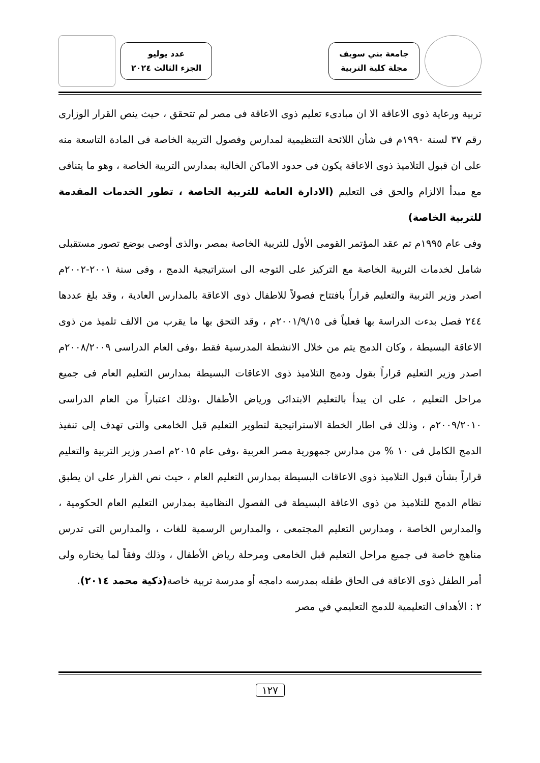جامعة بني سويف
مجلة كلية التربية
عدد يوليو
الجزء الثالث ٢٠٢٤
تربية ورعاية ذوى الاعاقة الا ان مبادىء تعليم ذوى الاعاقة فى مصر لم تتحقق ، حيث ينص القرار الوزارى رقم ٣٧ لسنة ١٩٩٠م فى شأن اللائحة التنظيمية لمدارس وفصول التربية الخاصة فى المادة التاسعة منه على ان قبول التلاميذ ذوى الاعاقة يكون فى حدود الاماكن الخالية بمدارس التربية الخاصة ، وهو ما يتنافى مع مبدأ الالزام والحق فى التعليم (الادارة العامة للتربية الخاصة ، تطور الخدمات المقدمة للتربية الخاصة)
وفى عام ١٩٩٥م تم عقد المؤتمر القومى الأول للتربية الخاصة بمصر ،والذى أوصى بوضع تصور مستقبلى شامل لخدمات التربية الخاصة مع التركيز على التوجه الى استراتيجية الدمج ، وفى سنة ٢٠٠١-٢٠٠٢م اصدر وزير التربية والتعليم قراراً بافتتاح فصولاً للاطفال ذوى الاعاقة بالمدارس العادية ، وقد بلغ عددها ٢٤٤ فصل بدءت الدراسة بها فعلياً فى ٢٠٠١/٩/١٥م ، وقد التحق بها ما يقرب من الالف تلميذ من ذوى الاعاقة البسيطة ، وكان الدمج يتم من خلال الانشطة المدرسية فقط ،وفى العام الدراسى ٢٠٠٨/٢٠٠٩م اصدر وزير التعليم قراراً بقول ودمج التلاميذ ذوى الاعاقات البسيطة بمدارس التعليم العام فى جميع مراحل التعليم ، على ان يبدأ بالتعليم الابتدائى ورياض الأطفال ،وذلك اعتباراً من العام الدراسى ٢٠٠٩/٢٠١٠م ، وذلك فى اطار الخطة الاستراتيجية لتطوير التعليم قبل الخامعى والتى تهدف إلى تنفيذ الدمج الكامل فى ١٠ % من مدارس جمهورية مصر العربية ،وفى عام ٢٠١٥م اصدر وزير التربية والتعليم قراراً بشأن قبول التلاميذ ذوى الاعاقات البسيطة بمدارس التعليم العام ، حيث نص القرار على ان يطبق نظام الدمج للتلاميذ من ذوى الاعاقة البسيطة فى الفصول النظامية بمدارس التعليم العام الحكومية ، والمدارس الخاصة ، ومدارس التعليم المجتمعى ، والمدارس الرسمية للغات ، والمدارس التى تدرس مناهج خاصة فى جميع مراحل التعليم قبل الخامعى ومرحلة رياض الأطفال ، وذلك وفقاً لما يختاره ولى أمر الطفل ذوى الاعاقة فى الحاق طفله بمدرسه دامجه أو مدرسة تربية خاصة(ذكية محمد ٢٠١٤).
٢ : الأهداف التعليمية للدمج التعليمي في مصر
١٢٧